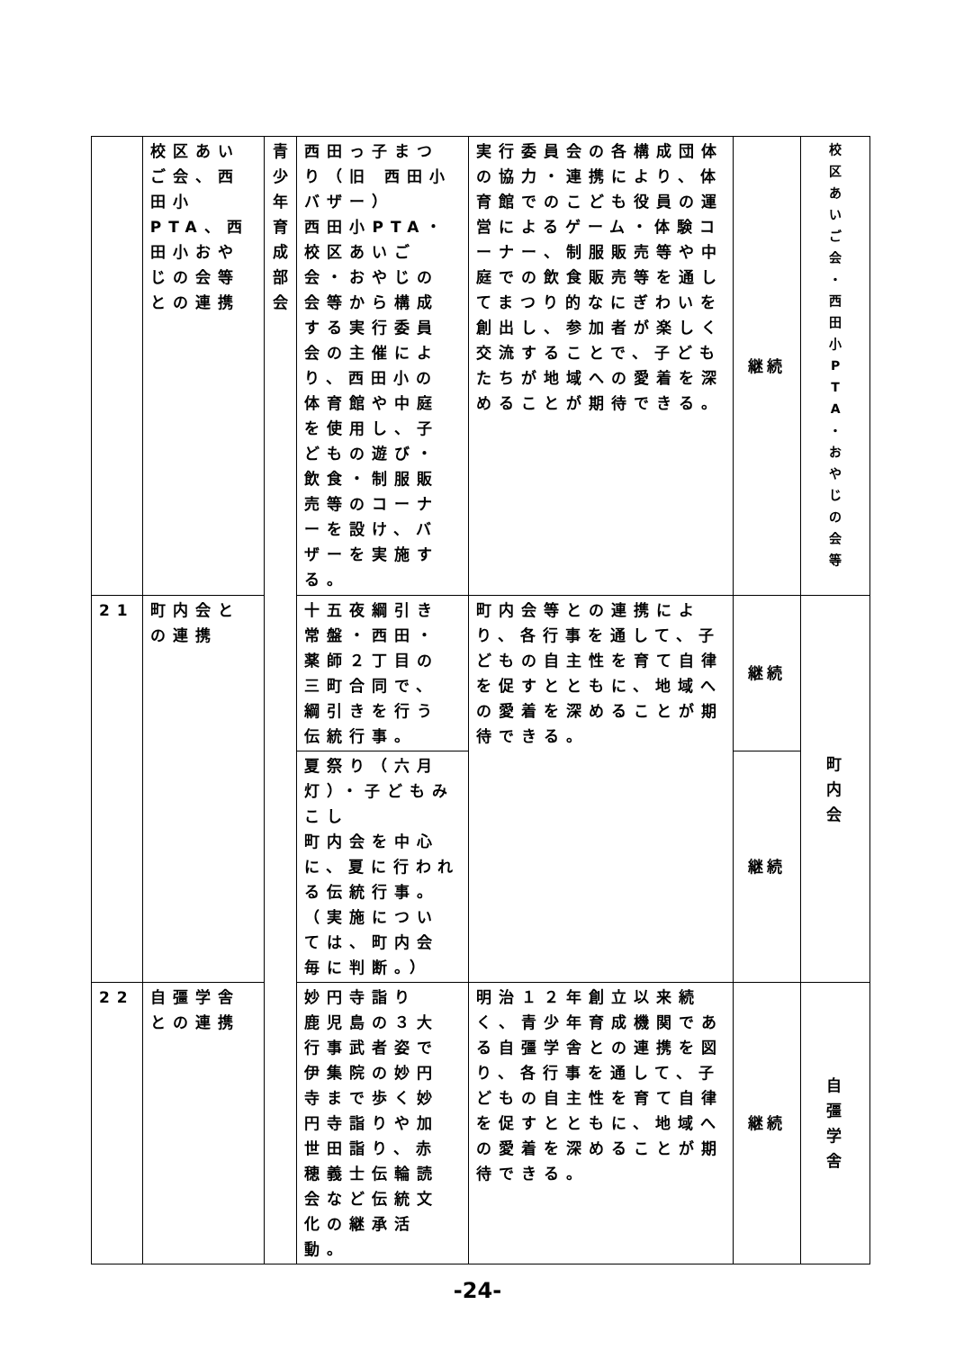| | 校区あいご会、西田小PTA、西田小おやじの会等との連携 | 青 少 年 育 成 部 会 | 西田っ子まつり（旧 西田小バザー） 西田小PTA・校区あいご会・おやじの会等から構成する実行委員会の主催により、西田小の体育館や中庭を使用し、子どもの遊び・飲食・制服販売等のコーナーを設け、バザーを実施する。 | 実行委員会の各構成団体の協力・連携により、体育館でのこども役員の運営によるゲーム・体験コーナー、制服販売等や中庭での飲食販売等を通してまつり的なにぎわいを創出し、参加者が楽しく交流することで、子どもたちが地域への愛着を深めることが期待できる。 | 継続 | 校 区 あ い ご 会 ・ 西 田 小 P T A ・ お や じ の 会 等 |
| 21 | 町内会との連携 | | 十五夜綱引き 常盤・西田・薬師２丁目の三町合同で、綱引きを行う伝統行事。 | 町内会等との連携により、各行事を通して、子どもの自主性を育て自律を促すとともに、地域への愛着を深めることが期待できる。 | 継続 | 町 内 会 |
| | | | 夏祭り（六月灯）・子どもみこし 町内会を中心に、夏に行われる伝統行事。（実施については、町内会毎に判断。） | | 継続 | |
| 22 | 自彊学舎との連携 | | 妙円寺詣り 鹿児島の３大行事武者姿で伊集院の妙円寺まで歩く妙円寺詣りや加世田詣り、赤穂義士伝輪読会など伝統文化の継承活動。 | 明治１２年創立以来続く、青少年育成機関である自彊学舎との連携を図り、各行事を通して、子どもの自主性を育て自律を促すとともに、地域への愛着を深めることが期待できる。 | 継続 | 自 彊 学 舎 |
-24-